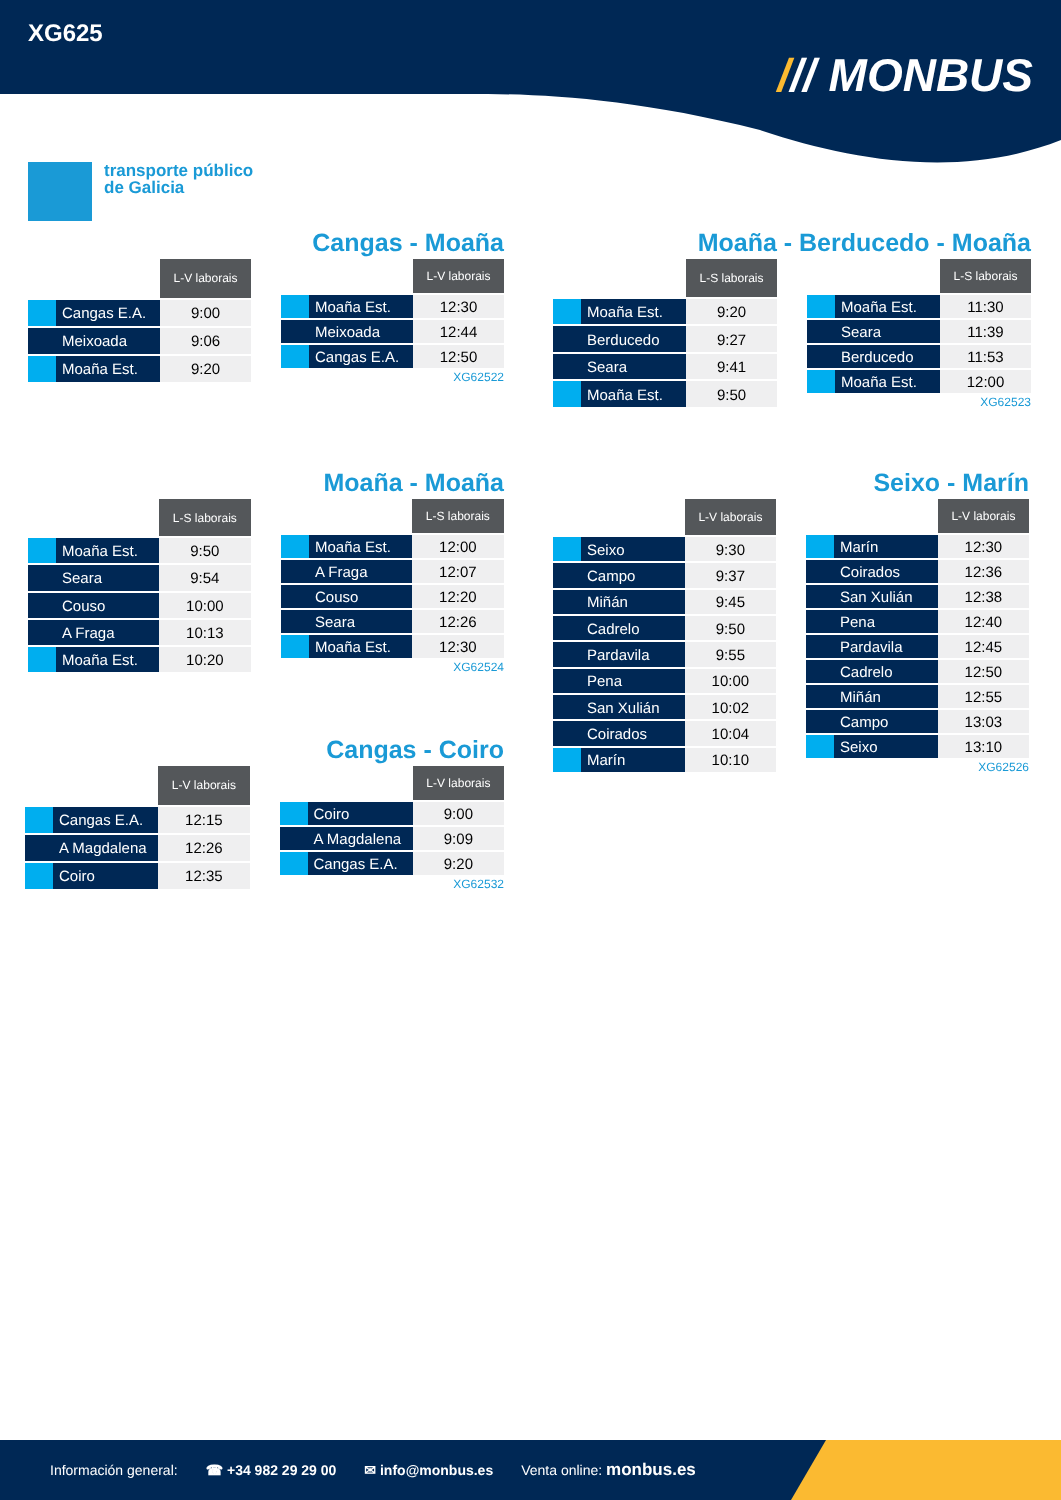XG625
/// MONBUS
transporte público
de Galicia
Cangas - Moaña
| | L-V laborais |
| Cangas E.A. | 9:00 |
| Meixoada | 9:06 |
| Moaña Est. | 9:20 |
| | L-V laborais |
| Moaña Est. | 12:30 |
| Meixoada | 12:44 |
| Cangas E.A. | 12:50 |
XG62522
Moaña - Berducedo - Moaña
| | L-S laborais |
| Moaña Est. | 9:20 |
| Berducedo | 9:27 |
| Seara | 9:41 |
| Moaña Est. | 9:50 |
| | L-S laborais |
| Moaña Est. | 11:30 |
| Seara | 11:39 |
| Berducedo | 11:53 |
| Moaña Est. | 12:00 |
XG62523
Moaña - Moaña
| | L-S laborais |
| Moaña Est. | 9:50 |
| Seara | 9:54 |
| Couso | 10:00 |
| A Fraga | 10:13 |
| Moaña Est. | 10:20 |
| | L-S laborais |
| Moaña Est. | 12:00 |
| A Fraga | 12:07 |
| Couso | 12:20 |
| Seara | 12:26 |
| Moaña Est. | 12:30 |
XG62524
Seixo - Marín
| | L-V laborais |
| Seixo | 9:30 |
| Campo | 9:37 |
| Miñán | 9:45 |
| Cadrelo | 9:50 |
| Pardavila | 9:55 |
| Pena | 10:00 |
| San Xulián | 10:02 |
| Coirados | 10:04 |
| Marín | 10:10 |
| | L-V laborais |
| Marín | 12:30 |
| Coirados | 12:36 |
| San Xulián | 12:38 |
| Pena | 12:40 |
| Pardavila | 12:45 |
| Cadrelo | 12:50 |
| Miñán | 12:55 |
| Campo | 13:03 |
| Seixo | 13:10 |
XG62526
Cangas - Coiro
| | L-V laborais |
| Cangas E.A. | 12:15 |
| A Magdalena | 12:26 |
| Coiro | 12:35 |
| | L-V laborais |
| Coiro | 9:00 |
| A Magdalena | 9:09 |
| Cangas E.A. | 9:20 |
XG62532
Información general: ☎ +34 982 29 29 00 ✉ info@monbus.es Venta online: monbus.es